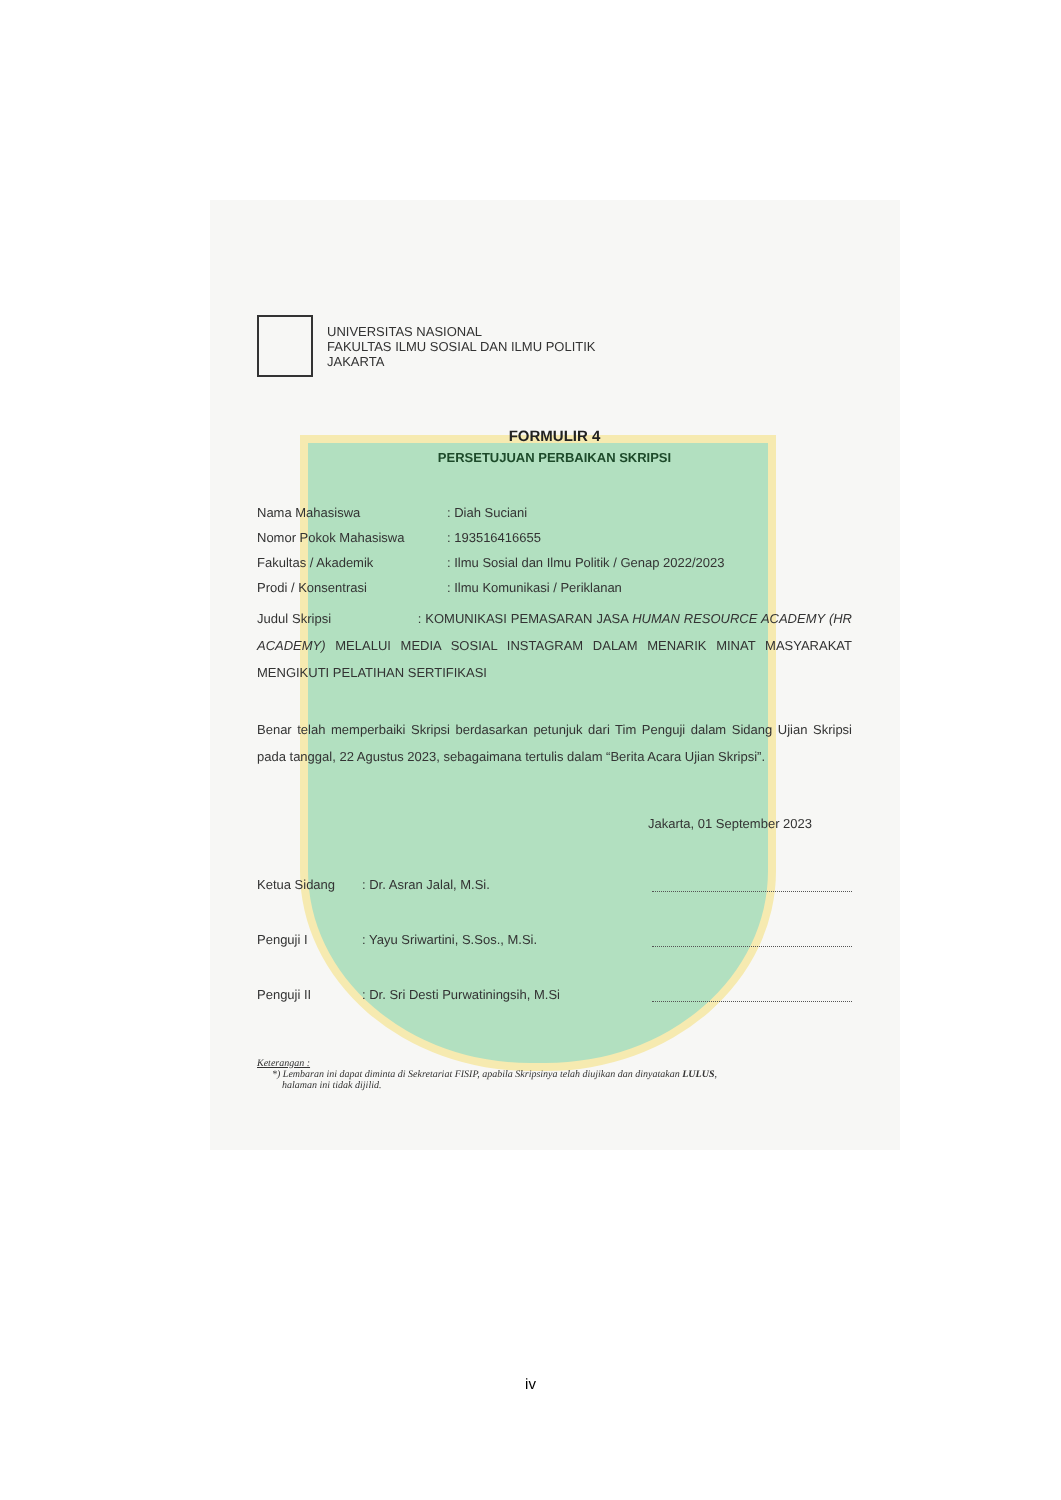UNIVERSITAS NASIONAL
FAKULTAS ILMU SOSIAL DAN ILMU POLITIK
JAKARTA
FORMULIR 4
PERSETUJUAN PERBAIKAN SKRIPSI
Nama Mahasiswa: Diah Suciani
Nomor Pokok Mahasiswa: 193516416655
Fakultas / Akademik: Ilmu Sosial dan Ilmu Politik / Genap 2022/2023
Prodi / Konsentrasi: Ilmu Komunikasi / Periklanan
Judul Skripsi : KOMUNIKASI PEMASARAN JASA HUMAN RESOURCE ACADEMY (HR ACADEMY) MELALUI MEDIA SOSIAL INSTAGRAM DALAM MENARIK MINAT MASYARAKAT MENGIKUTI PELATIHAN SERTIFIKASI
Benar telah memperbaiki Skripsi berdasarkan petunjuk dari Tim Penguji dalam Sidang Ujian Skripsi pada tanggal, 22 Agustus 2023, sebagaimana tertulis dalam “Berita Acara Ujian Skripsi”.
Jakarta, 01 September 2023
Ketua Sidang: Dr. Asran Jalal, M.Si.
Penguji I: Yayu Sriwartini, S.Sos., M.Si.
Penguji II: Dr. Sri Desti Purwatiningsih, M.Si
Keterangan :
*) Lembaran ini dapat diminta di Sekretariat FISIP, apabila Skripsinya telah diujikan dan dinyatakan LULUS,
halaman ini tidak dijilid.
iv